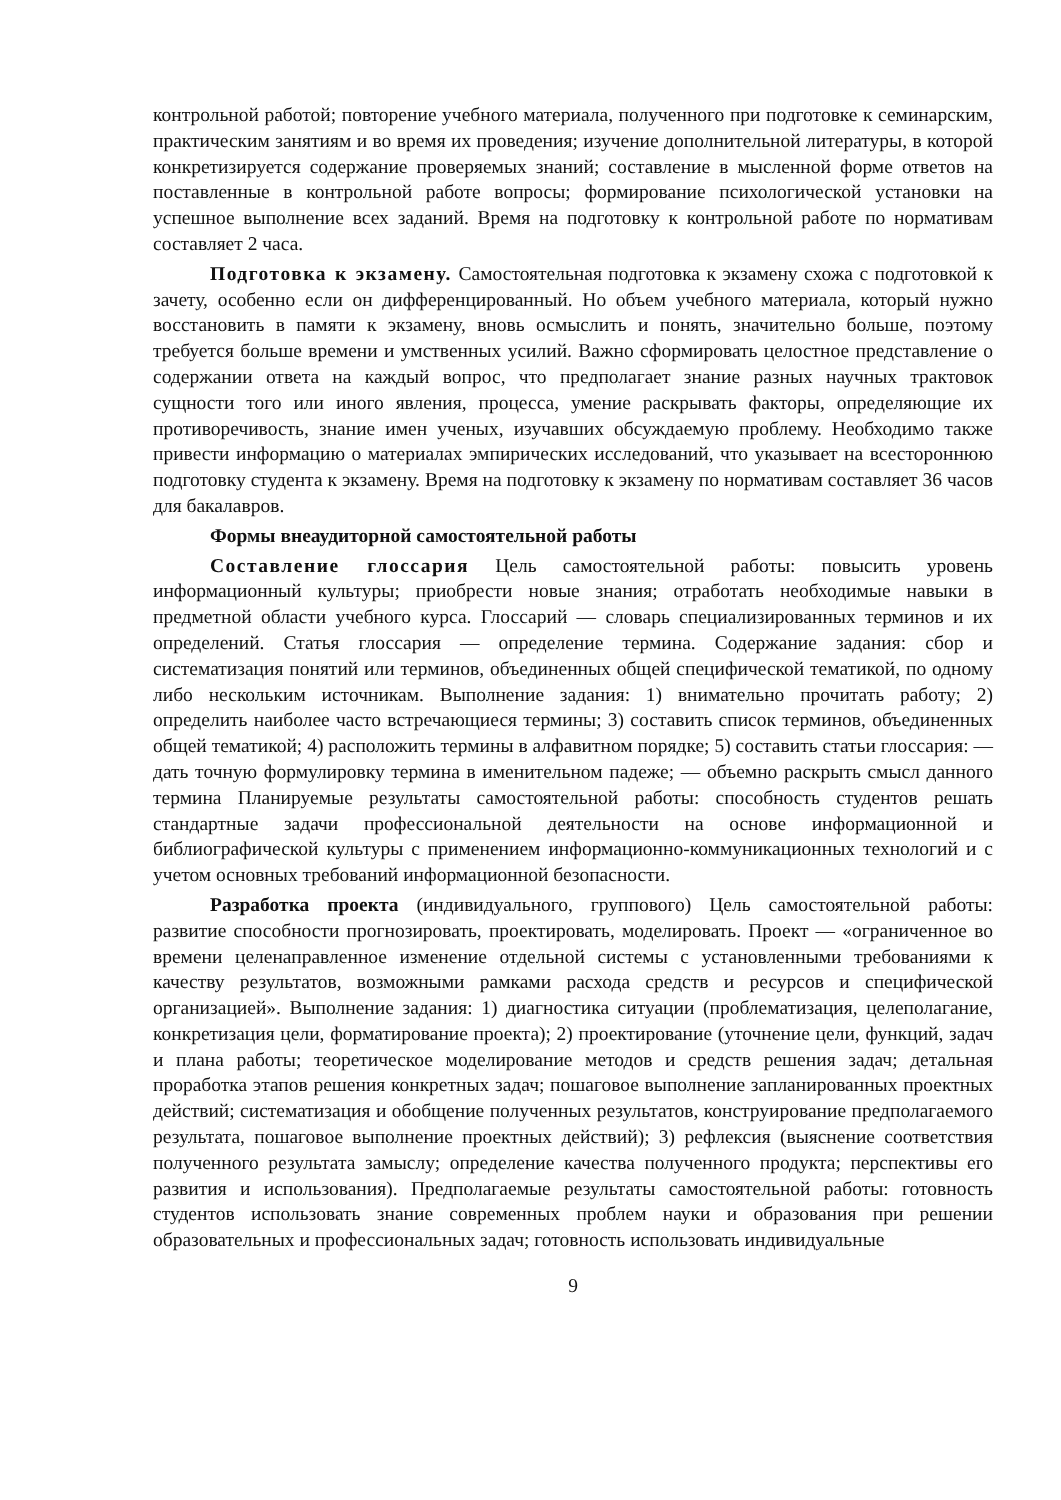контрольной работой; повторение учебного материала, полученного при подготовке к семинарским, практическим занятиям и во время их проведения; изучение дополнительной литературы, в которой конкретизируется содержание проверяемых знаний; составление в мысленной форме ответов на поставленные в контрольной работе вопросы; формирование психологической установки на успешное выполнение всех заданий. Время на подготовку к контрольной работе по нормативам составляет 2 часа.
Подготовка к экзамену. Самостоятельная подготовка к экзамену схожа с подготовкой к зачету, особенно если он дифференцированный. Но объем учебного материала, который нужно восстановить в памяти к экзамену, вновь осмыслить и понять, значительно больше, поэтому требуется больше времени и умственных усилий. Важно сформировать целостное представление о содержании ответа на каждый вопрос, что предполагает знание разных научных трактовок сущности того или иного явления, процесса, умение раскрывать факторы, определяющие их противоречивость, знание имен ученых, изучавших обсуждаемую проблему. Необходимо также привести информацию о материалах эмпирических исследований, что указывает на всестороннюю подготовку студента к экзамену. Время на подготовку к экзамену по нормативам составляет 36 часов для бакалавров.
Формы внеаудиторной самостоятельной работы
Составление глоссария Цель самостоятельной работы: повысить уровень информационный культуры; приобрести новые знания; отработать необходимые навыки в предметной области учебного курса. Глоссарий — словарь специализированных терминов и их определений. Статья глоссария — определение термина. Содержание задания: сбор и систематизация понятий или терминов, объединенных общей специфической тематикой, по одному либо нескольким источникам. Выполнение задания: 1) внимательно прочитать работу; 2) определить наиболее часто встречающиеся термины; 3) составить список терминов, объединенных общей тематикой; 4) расположить термины в алфавитном порядке; 5) составить статьи глоссария: — дать точную формулировку термина в именительном падеже; — объемно раскрыть смысл данного термина Планируемые результаты самостоятельной работы: способность студентов решать стандартные задачи профессиональной деятельности на основе информационной и библиографической культуры с применением информационно-коммуникационных технологий и с учетом основных требований информационной безопасности.
Разработка проекта (индивидуального, группового) Цель самостоятельной работы: развитие способности прогнозировать, проектировать, моделировать. Проект — «ограниченное во времени целенаправленное изменение отдельной системы с установленными требованиями к качеству результатов, возможными рамками расхода средств и ресурсов и специфической организацией». Выполнение задания: 1) диагностика ситуации (проблематизация, целеполагание, конкретизация цели, форматирование проекта); 2) проектирование (уточнение цели, функций, задач и плана работы; теоретическое моделирование методов и средств решения задач; детальная проработка этапов решения конкретных задач; пошаговое выполнение запланированных проектных действий; систематизация и обобщение полученных результатов, конструирование предполагаемого результата, пошаговое выполнение проектных действий); 3) рефлексия (выяснение соответствия полученного результата замыслу; определение качества полученного продукта; перспективы его развития и использования). Предполагаемые результаты самостоятельной работы: готовность студентов использовать знание современных проблем науки и образования при решении образовательных и профессиональных задач; готовность использовать индивидуальные
9